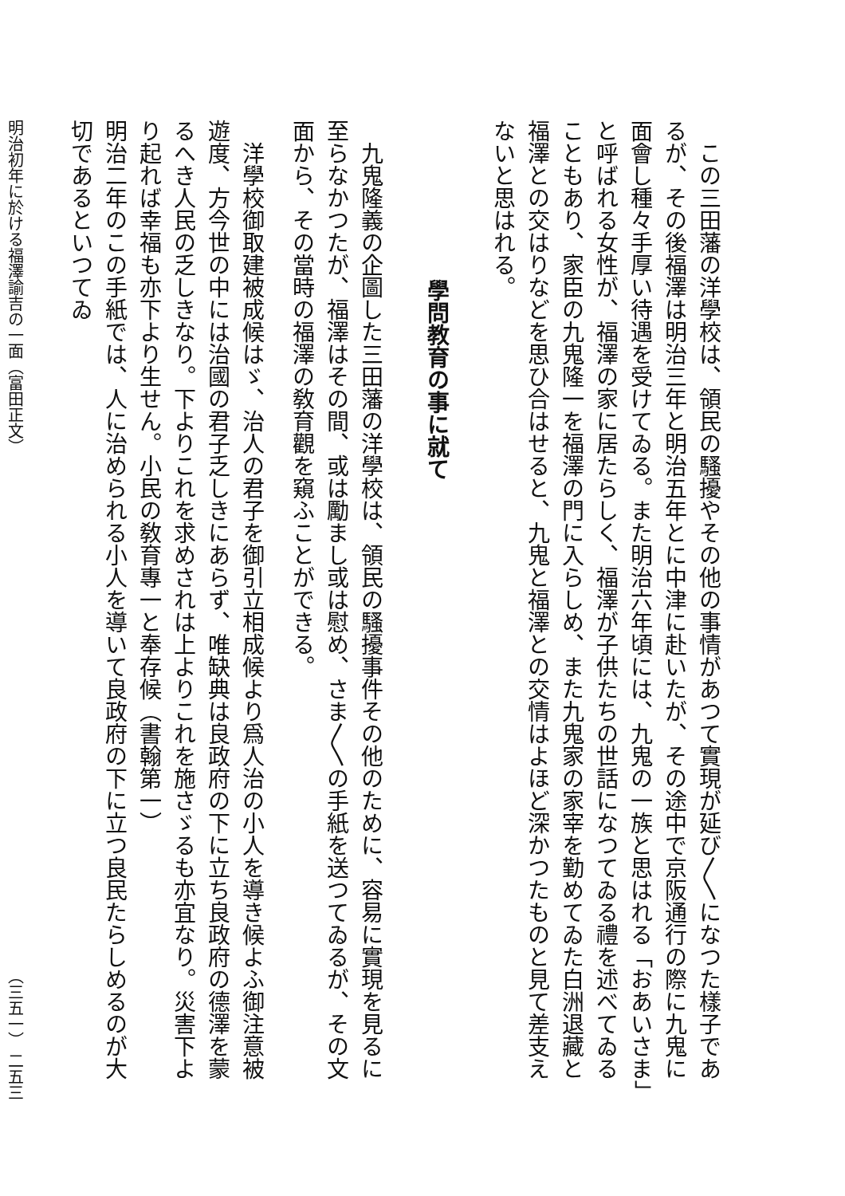この三田藩の洋學校は、領民の騷擾やその他の事情があつて實現が延び〳〵になつた樣子であるが、その後福澤は明治三年と明治五年とに中津に赴いたが、その途中で京阪通行の際に九鬼に面會し種々手厚い待遇を受けてゐる。また明治六年頃には、九鬼の一族と思はれる「おあいさま」と呼ばれる女性が、福澤の家に居たらしく、福澤が子供たちの世話になつてゐる禮を述べてゐることもあり、家臣の九鬼隆一を福澤の門に入らしめ、また九鬼家の家宰を勤めてゐた白洲退藏と福澤との交はりなどを思ひ合はせると、九鬼と福澤との交情はよほど深かつたものと見て差支えないと思はれる。
學問教育の事に就て
九鬼隆義の企圖した三田藩の洋學校は、領民の騷擾事件その他のために、容易に實現を見るに至らなかつたが、福澤はその間、或は勵まし或は慰め、さま〳〵の手紙を送つてゐるが、その文面から、その當時の福澤の敎育觀を窺ふことができる。
洋學校御取建被成候はゞ、治人の君子を御引立相成候より爲人治の小人を導き候よふ御注意被遊度、方今世の中には治國の君子乏しきにあらず、唯缺典は良政府の下に立ち良政府の德澤を蒙るへき人民の乏しきなり。下よりこれを求めされは上よりこれを施さゞるも亦宜なり。災害下より起れば幸福も亦下より生せん。小民の敎育專一と奉存候（書翰第一）
明治二年のこの手紙では、人に治められる小人を導いて良政府の下に立つ良民たらしめるのが大切であるといつてゐ
明治初年に於ける福澤諭吉の一面（富田正文） （三五一） 二五三